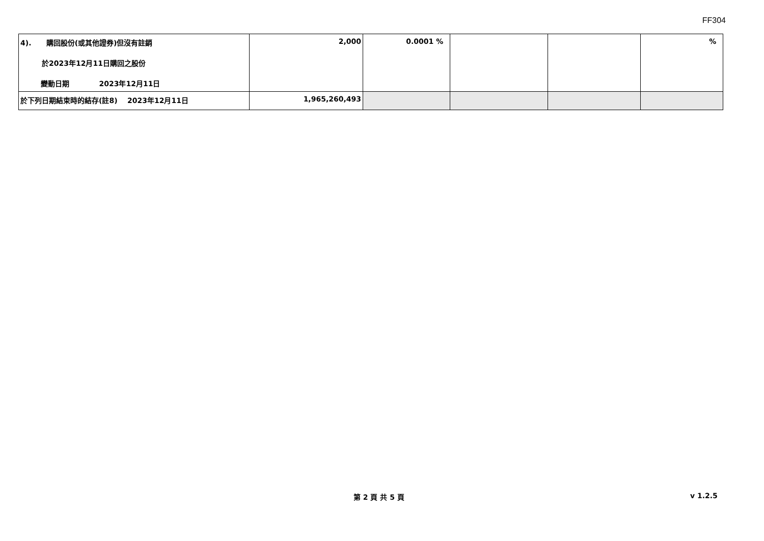FF304
| 4). 購回股份(或其他證券)但沒有註銷 於2023年12月11日購回之股份 變動日期 2023年12月11日 | 2,000 | 0.0001 % | | | % |
| 於下列日期結束時的結存(註8) 2023年12月11日 | 1,965,260,493 | | | | |
第 2 頁 共 5 頁 v 1.2.5